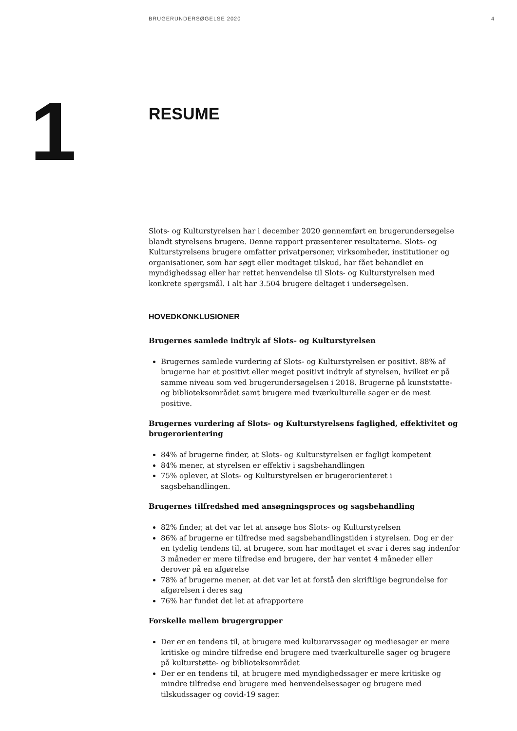BRUGERUNDERSØGELSE 2020 4
1
RESUME
Slots- og Kulturstyrelsen har i december 2020 gennemført en brugerundersøgelse blandt styrelsens brugere. Denne rapport præsenterer resultaterne. Slots- og Kulturstyrelsens brugere omfatter privatpersoner, virksomheder, institutioner og organisationer, som har søgt eller modtaget tilskud, har fået behandlet en myndighedssag eller har rettet henvendelse til Slots- og Kulturstyrelsen med konkrete spørgsmål. I alt har 3.504 brugere deltaget i undersøgelsen.
HOVEDKONKLUSIONER
Brugernes samlede indtryk af Slots- og Kulturstyrelsen
Brugernes samlede vurdering af Slots- og Kulturstyrelsen er positivt. 88% af brugerne har et positivt eller meget positivt indtryk af styrelsen, hvilket er på samme niveau som ved brugerundersøgelsen i 2018. Brugerne på kunststøtte- og biblioteksområdet samt brugere med tværkulturelle sager er de mest positive.
Brugernes vurdering af Slots- og Kulturstyrelsens faglighed, effektivitet og brugerorientering
84% af brugerne finder, at Slots- og Kulturstyrelsen er fagligt kompetent
84% mener, at styrelsen er effektiv i sagsbehandlingen
75% oplever, at Slots- og Kulturstyrelsen er brugerorienteret i sagsbehandlingen.
Brugernes tilfredshed med ansøgningsproces og sagsbehandling
82% finder, at det var let at ansøge hos Slots- og Kulturstyrelsen
86% af brugerne er tilfredse med sagsbehandlingstiden i styrelsen. Dog er der en tydelig tendens til, at brugere, som har modtaget et svar i deres sag indenfor 3 måneder er mere tilfredse end brugere, der har ventet 4 måneder eller derover på en afgørelse
78% af brugerne mener, at det var let at forstå den skriftlige begrundelse for afgørelsen i deres sag
76% har fundet det let at afrapportere
Forskelle mellem brugergrupper
Der er en tendens til, at brugere med kulturarvssager og mediesager er mere kritiske og mindre tilfredse end brugere med tværkulturelle sager og brugere på kulturstøtte- og biblioteksområdet
Der er en tendens til, at brugere med myndighedssager er mere kritiske og mindre tilfredse end brugere med henvendelsessager og brugere med tilskudssager og covid-19 sager.